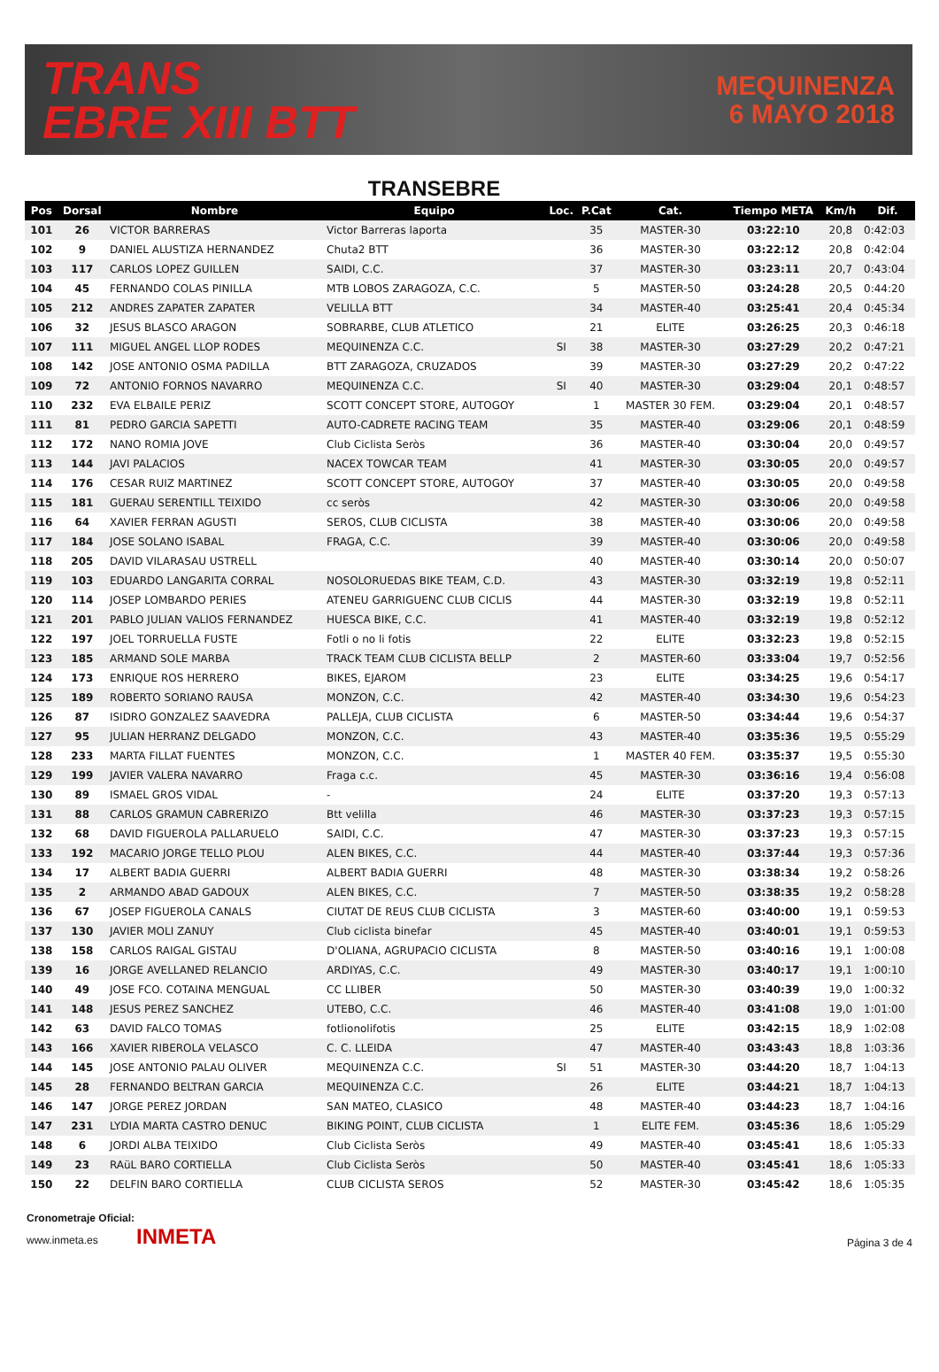TRANS
EBRE XIII BTT
MEQUINENZA
6 MAYO 2018
TRANSEBRE
| Pos | Dorsal | Nombre | Equipo | Loc. | P.Cat | Cat. | Tiempo META | Km/h | Dif. |
| --- | --- | --- | --- | --- | --- | --- | --- | --- | --- |
| 101 | 26 | VICTOR BARRERAS | Victor Barreras laporta | | 35 | MASTER-30 | 03:22:10 | 20,8 | 0:42:03 |
| 102 | 9 | DANIEL ALUSTIZA HERNANDEZ | Chuta2 BTT | | 36 | MASTER-30 | 03:22:12 | 20,8 | 0:42:04 |
| 103 | 117 | CARLOS LOPEZ GUILLEN | SAIDI, C.C. | | 37 | MASTER-30 | 03:23:11 | 20,7 | 0:43:04 |
| 104 | 45 | FERNANDO COLAS PINILLA | MTB LOBOS ZARAGOZA, C.C. | | 5 | MASTER-50 | 03:24:28 | 20,5 | 0:44:20 |
| 105 | 212 | ANDRES ZAPATER ZAPATER | VELILLA BTT | | 34 | MASTER-40 | 03:25:41 | 20,4 | 0:45:34 |
| 106 | 32 | JESUS BLASCO ARAGON | SOBRARBE, CLUB ATLETICO | | 21 | ELITE | 03:26:25 | 20,3 | 0:46:18 |
| 107 | 111 | MIGUEL ANGEL LLOP RODES | MEQUINENZA C.C. | SI | 38 | MASTER-30 | 03:27:29 | 20,2 | 0:47:21 |
| 108 | 142 | JOSE ANTONIO OSMA PADILLA | BTT ZARAGOZA, CRUZADOS | | 39 | MASTER-30 | 03:27:29 | 20,2 | 0:47:22 |
| 109 | 72 | ANTONIO FORNOS NAVARRO | MEQUINENZA C.C. | SI | 40 | MASTER-30 | 03:29:04 | 20,1 | 0:48:57 |
| 110 | 232 | EVA ELBAILE PERIZ | SCOTT CONCEPT STORE, AUTOGOY | | 1 | MASTER 30 FEM. | 03:29:04 | 20,1 | 0:48:57 |
| 111 | 81 | PEDRO GARCIA SAPETTI | AUTO-CADRETE RACING TEAM | | 35 | MASTER-40 | 03:29:06 | 20,1 | 0:48:59 |
| 112 | 172 | NANO ROMIA JOVE | Club Ciclista Seròs | | 36 | MASTER-40 | 03:30:04 | 20,0 | 0:49:57 |
| 113 | 144 | JAVI PALACIOS | NACEX TOWCAR TEAM | | 41 | MASTER-30 | 03:30:05 | 20,0 | 0:49:57 |
| 114 | 176 | CESAR RUIZ MARTINEZ | SCOTT CONCEPT STORE, AUTOGOY | | 37 | MASTER-40 | 03:30:05 | 20,0 | 0:49:58 |
| 115 | 181 | GUERAU SERENTILL TEIXIDO | cc seròs | | 42 | MASTER-30 | 03:30:06 | 20,0 | 0:49:58 |
| 116 | 64 | XAVIER FERRAN AGUSTI | SEROS, CLUB CICLISTA | | 38 | MASTER-40 | 03:30:06 | 20,0 | 0:49:58 |
| 117 | 184 | JOSE SOLANO ISABAL | FRAGA, C.C. | | 39 | MASTER-40 | 03:30:06 | 20,0 | 0:49:58 |
| 118 | 205 | DAVID VILARASAU USTRELL | | | 40 | MASTER-40 | 03:30:14 | 20,0 | 0:50:07 |
| 119 | 103 | EDUARDO LANGARITA CORRAL | NOSOLORUEDAS BIKE TEAM, C.D. | | 43 | MASTER-30 | 03:32:19 | 19,8 | 0:52:11 |
| 120 | 114 | JOSEP LOMBARDO PERIES | ATENEU GARRIGUENC CLUB CICLIS | | 44 | MASTER-30 | 03:32:19 | 19,8 | 0:52:11 |
| 121 | 201 | PABLO JULIAN VALIOS FERNANDEZ | HUESCA BIKE, C.C. | | 41 | MASTER-40 | 03:32:19 | 19,8 | 0:52:12 |
| 122 | 197 | JOEL TORRUELLA FUSTE | Fotli o no li fotis | | 22 | ELITE | 03:32:23 | 19,8 | 0:52:15 |
| 123 | 185 | ARMAND SOLE MARBA | TRACK TEAM CLUB CICLISTA BELLP | | 2 | MASTER-60 | 03:33:04 | 19,7 | 0:52:56 |
| 124 | 173 | ENRIQUE ROS HERRERO | BIKES, EJAROM | | 23 | ELITE | 03:34:25 | 19,6 | 0:54:17 |
| 125 | 189 | ROBERTO SORIANO RAUSA | MONZON, C.C. | | 42 | MASTER-40 | 03:34:30 | 19,6 | 0:54:23 |
| 126 | 87 | ISIDRO GONZALEZ SAAVEDRA | PALLEJA, CLUB CICLISTA | | 6 | MASTER-50 | 03:34:44 | 19,6 | 0:54:37 |
| 127 | 95 | JULIAN HERRANZ DELGADO | MONZON, C.C. | | 43 | MASTER-40 | 03:35:36 | 19,5 | 0:55:29 |
| 128 | 233 | MARTA FILLAT FUENTES | MONZON, C.C. | | 1 | MASTER 40 FEM. | 03:35:37 | 19,5 | 0:55:30 |
| 129 | 199 | JAVIER VALERA NAVARRO | Fraga c.c. | | 45 | MASTER-30 | 03:36:16 | 19,4 | 0:56:08 |
| 130 | 89 | ISMAEL GROS VIDAL | - | | 24 | ELITE | 03:37:20 | 19,3 | 0:57:13 |
| 131 | 88 | CARLOS GRAMUN CABRERIZO | Btt velilla | | 46 | MASTER-30 | 03:37:23 | 19,3 | 0:57:15 |
| 132 | 68 | DAVID FIGUEROLA PALLARUELO | SAIDI, C.C. | | 47 | MASTER-30 | 03:37:23 | 19,3 | 0:57:15 |
| 133 | 192 | MACARIO JORGE TELLO PLOU | ALEN BIKES, C.C. | | 44 | MASTER-40 | 03:37:44 | 19,3 | 0:57:36 |
| 134 | 17 | ALBERT BADIA GUERRI | ALBERT BADIA GUERRI | | 48 | MASTER-30 | 03:38:34 | 19,2 | 0:58:26 |
| 135 | 2 | ARMANDO ABAD GADOUX | ALEN BIKES, C.C. | | 7 | MASTER-50 | 03:38:35 | 19,2 | 0:58:28 |
| 136 | 67 | JOSEP FIGUEROLA CANALS | CIUTAT DE REUS CLUB CICLISTA | | 3 | MASTER-60 | 03:40:00 | 19,1 | 0:59:53 |
| 137 | 130 | JAVIER MOLI ZANUY | Club ciclista binefar | | 45 | MASTER-40 | 03:40:01 | 19,1 | 0:59:53 |
| 138 | 158 | CARLOS RAIGAL GISTAU | D'OLIANA, AGRUPACIO CICLISTA | | 8 | MASTER-50 | 03:40:16 | 19,1 | 1:00:08 |
| 139 | 16 | JORGE AVELLANED RELANCIO | ARDIYAS, C.C. | | 49 | MASTER-30 | 03:40:17 | 19,1 | 1:00:10 |
| 140 | 49 | JOSE FCO. COTAINA MENGUAL | CC LLIBER | | 50 | MASTER-30 | 03:40:39 | 19,0 | 1:00:32 |
| 141 | 148 | JESUS PEREZ SANCHEZ | UTEBO, C.C. | | 46 | MASTER-40 | 03:41:08 | 19,0 | 1:01:00 |
| 142 | 63 | DAVID FALCO TOMAS | fotlionolifotis | | 25 | ELITE | 03:42:15 | 18,9 | 1:02:08 |
| 143 | 166 | XAVIER RIBEROLA VELASCO | C. C. LLEIDA | | 47 | MASTER-40 | 03:43:43 | 18,8 | 1:03:36 |
| 144 | 145 | JOSE ANTONIO PALAU OLIVER | MEQUINENZA C.C. | SI | 51 | MASTER-30 | 03:44:20 | 18,7 | 1:04:13 |
| 145 | 28 | FERNANDO BELTRAN GARCIA | MEQUINENZA C.C. | | 26 | ELITE | 03:44:21 | 18,7 | 1:04:13 |
| 146 | 147 | JORGE PEREZ JORDAN | SAN MATEO, CLASICO | | 48 | MASTER-40 | 03:44:23 | 18,7 | 1:04:16 |
| 147 | 231 | LYDIA MARTA CASTRO DENUC | BIKING POINT, CLUB CICLISTA | | 1 | ELITE FEM. | 03:45:36 | 18,6 | 1:05:29 |
| 148 | 6 | JORDI ALBA TEIXIDO | Club Ciclista Seròs | | 49 | MASTER-40 | 03:45:41 | 18,6 | 1:05:33 |
| 149 | 23 | RAüL BARO CORTIELLA | Club Ciclista Seròs | | 50 | MASTER-40 | 03:45:41 | 18,6 | 1:05:33 |
| 150 | 22 | DELFIN BARO CORTIELLA | CLUB CICLISTA SEROS | | 52 | MASTER-30 | 03:45:42 | 18,6 | 1:05:35 |
Cronometraje Oficial:
www.inmeta.es INMETA
Página 3 de 4